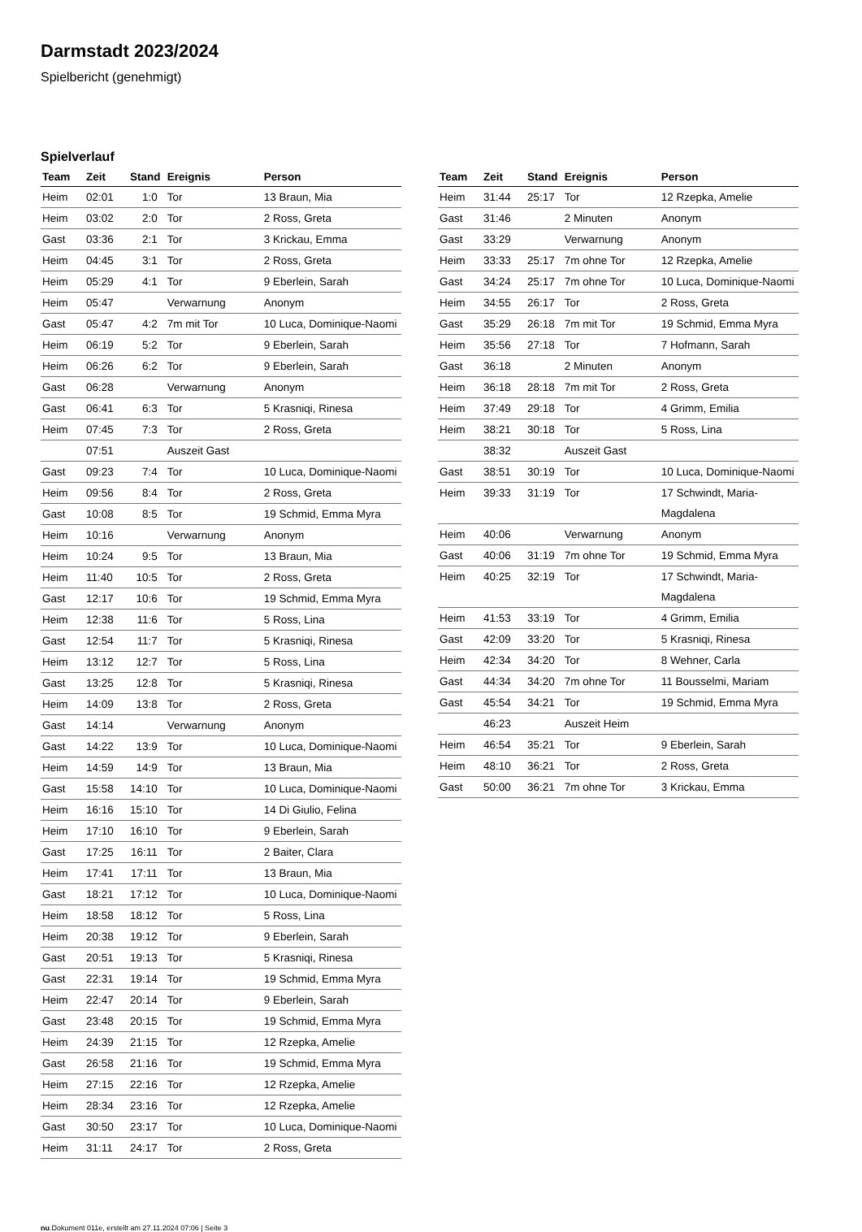Darmstadt 2023/2024
Spielbericht (genehmigt)
Spielverlauf
| Team | Zeit | Stand | Ereignis | Person |
| --- | --- | --- | --- | --- |
| Heim | 02:01 | 1:0 | Tor | 13 Braun, Mia |
| Heim | 03:02 | 2:0 | Tor | 2 Ross, Greta |
| Gast | 03:36 | 2:1 | Tor | 3 Krickau, Emma |
| Heim | 04:45 | 3:1 | Tor | 2 Ross, Greta |
| Heim | 05:29 | 4:1 | Tor | 9 Eberlein, Sarah |
| Heim | 05:47 | | Verwarnung | Anonym |
| Gast | 05:47 | 4:2 | 7m mit Tor | 10 Luca, Dominique-Naomi |
| Heim | 06:19 | 5:2 | Tor | 9 Eberlein, Sarah |
| Heim | 06:26 | 6:2 | Tor | 9 Eberlein, Sarah |
| Gast | 06:28 | | Verwarnung | Anonym |
| Gast | 06:41 | 6:3 | Tor | 5 Krasniqi, Rinesa |
| Heim | 07:45 | 7:3 | Tor | 2 Ross, Greta |
| | 07:51 | | Auszeit Gast | |
| Gast | 09:23 | 7:4 | Tor | 10 Luca, Dominique-Naomi |
| Heim | 09:56 | 8:4 | Tor | 2 Ross, Greta |
| Gast | 10:08 | 8:5 | Tor | 19 Schmid, Emma Myra |
| Heim | 10:16 | | Verwarnung | Anonym |
| Heim | 10:24 | 9:5 | Tor | 13 Braun, Mia |
| Heim | 11:40 | 10:5 | Tor | 2 Ross, Greta |
| Gast | 12:17 | 10:6 | Tor | 19 Schmid, Emma Myra |
| Heim | 12:38 | 11:6 | Tor | 5 Ross, Lina |
| Gast | 12:54 | 11:7 | Tor | 5 Krasniqi, Rinesa |
| Heim | 13:12 | 12:7 | Tor | 5 Ross, Lina |
| Gast | 13:25 | 12:8 | Tor | 5 Krasniqi, Rinesa |
| Heim | 14:09 | 13:8 | Tor | 2 Ross, Greta |
| Gast | 14:14 | | Verwarnung | Anonym |
| Gast | 14:22 | 13:9 | Tor | 10 Luca, Dominique-Naomi |
| Heim | 14:59 | 14:9 | Tor | 13 Braun, Mia |
| Gast | 15:58 | 14:10 | Tor | 10 Luca, Dominique-Naomi |
| Heim | 16:16 | 15:10 | Tor | 14 Di Giulio, Felina |
| Heim | 17:10 | 16:10 | Tor | 9 Eberlein, Sarah |
| Gast | 17:25 | 16:11 | Tor | 2 Baiter, Clara |
| Heim | 17:41 | 17:11 | Tor | 13 Braun, Mia |
| Gast | 18:21 | 17:12 | Tor | 10 Luca, Dominique-Naomi |
| Heim | 18:58 | 18:12 | Tor | 5 Ross, Lina |
| Heim | 20:38 | 19:12 | Tor | 9 Eberlein, Sarah |
| Gast | 20:51 | 19:13 | Tor | 5 Krasniqi, Rinesa |
| Gast | 22:31 | 19:14 | Tor | 19 Schmid, Emma Myra |
| Heim | 22:47 | 20:14 | Tor | 9 Eberlein, Sarah |
| Gast | 23:48 | 20:15 | Tor | 19 Schmid, Emma Myra |
| Heim | 24:39 | 21:15 | Tor | 12 Rzepka, Amelie |
| Gast | 26:58 | 21:16 | Tor | 19 Schmid, Emma Myra |
| Heim | 27:15 | 22:16 | Tor | 12 Rzepka, Amelie |
| Heim | 28:34 | 23:16 | Tor | 12 Rzepka, Amelie |
| Gast | 30:50 | 23:17 | Tor | 10 Luca, Dominique-Naomi |
| Heim | 31:11 | 24:17 | Tor | 2 Ross, Greta |
| Team | Zeit | Stand | Ereignis | Person |
| --- | --- | --- | --- | --- |
| Heim | 31:44 | 25:17 | Tor | 12 Rzepka, Amelie |
| Gast | 31:46 | | 2 Minuten | Anonym |
| Gast | 33:29 | | Verwarnung | Anonym |
| Heim | 33:33 | 25:17 | 7m ohne Tor | 12 Rzepka, Amelie |
| Gast | 34:24 | 25:17 | 7m ohne Tor | 10 Luca, Dominique-Naomi |
| Heim | 34:55 | 26:17 | Tor | 2 Ross, Greta |
| Gast | 35:29 | 26:18 | 7m mit Tor | 19 Schmid, Emma Myra |
| Heim | 35:56 | 27:18 | Tor | 7 Hofmann, Sarah |
| Gast | 36:18 | | 2 Minuten | Anonym |
| Heim | 36:18 | 28:18 | 7m mit Tor | 2 Ross, Greta |
| Heim | 37:49 | 29:18 | Tor | 4 Grimm, Emilia |
| Heim | 38:21 | 30:18 | Tor | 5 Ross, Lina |
| | 38:32 | | Auszeit Gast | |
| Gast | 38:51 | 30:19 | Tor | 10 Luca, Dominique-Naomi |
| Heim | 39:33 | 31:19 | Tor | 17 Schwindt, Maria- Magdalena |
| Heim | 40:06 | | Verwarnung | Anonym |
| Gast | 40:06 | 31:19 | 7m ohne Tor | 19 Schmid, Emma Myra |
| Heim | 40:25 | 32:19 | Tor | 17 Schwindt, Maria- Magdalena |
| Heim | 41:53 | 33:19 | Tor | 4 Grimm, Emilia |
| Gast | 42:09 | 33:20 | Tor | 5 Krasniqi, Rinesa |
| Heim | 42:34 | 34:20 | Tor | 8 Wehner, Carla |
| Gast | 44:34 | 34:20 | 7m ohne Tor | 11 Bousselmi, Mariam |
| Gast | 45:54 | 34:21 | Tor | 19 Schmid, Emma Myra |
| | 46:23 | | Auszeit Heim | |
| Heim | 46:54 | 35:21 | Tor | 9 Eberlein, Sarah |
| Heim | 48:10 | 36:21 | Tor | 2 Ross, Greta |
| Gast | 50:00 | 36:21 | 7m ohne Tor | 3 Krickau, Emma |
nu.Dokument 011e, erstellt am 27.11.2024 07:06 | Seite 3